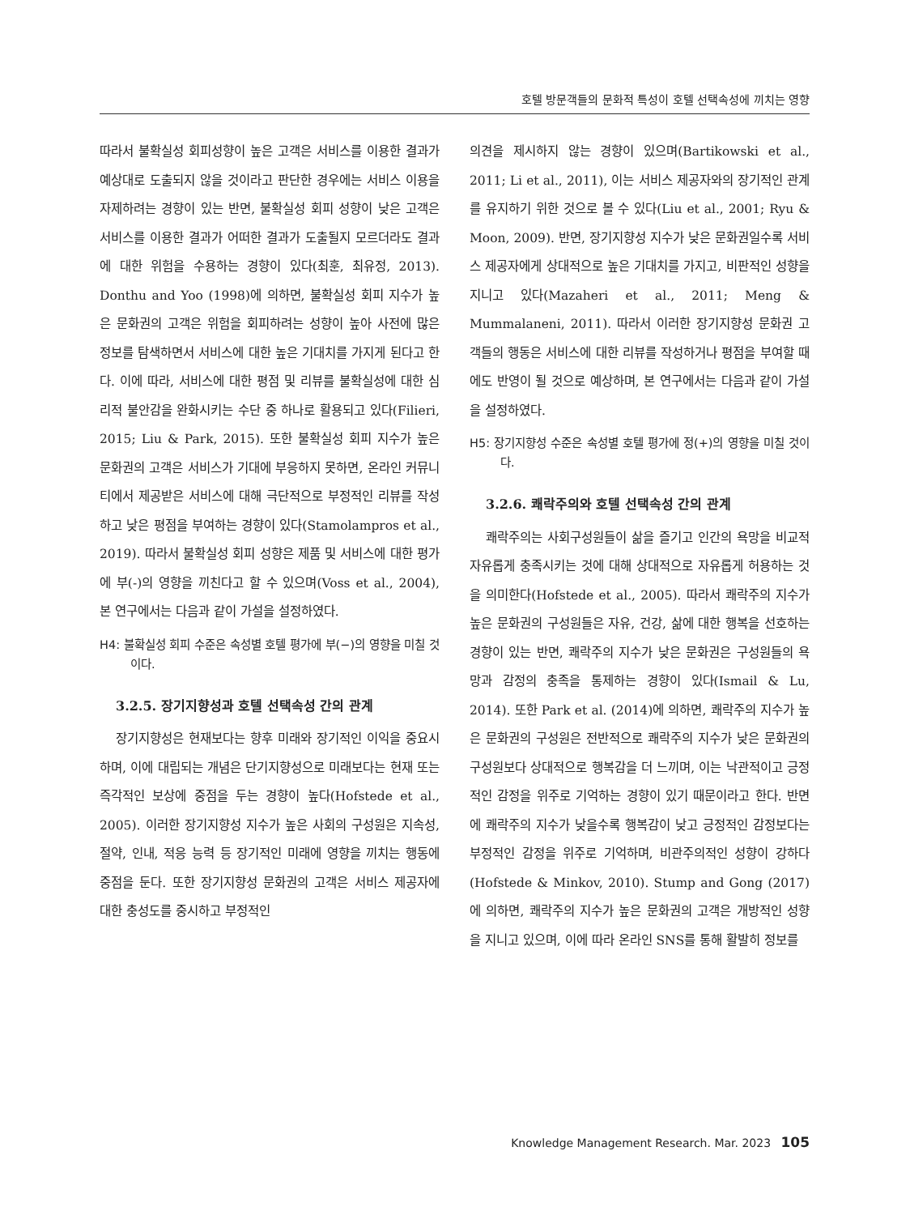호텔 방문객들의 문화적 특성이 호텔 선택속성에 끼치는 영향
따라서 불확실성 회피성향이 높은 고객은 서비스를 이용한 결과가 예상대로 도출되지 않을 것이라고 판단한 경우에는 서비스 이용을 자제하려는 경향이 있는 반면, 불확실성 회피 성향이 낮은 고객은 서비스를 이용한 결과가 어떠한 결과가 도출될지 모르더라도 결과에 대한 위험을 수용하는 경향이 있다(최훈, 최유정, 2013). Donthu and Yoo (1998)에 의하면, 불확실성 회피 지수가 높은 문화권의 고객은 위험을 회피하려는 성향이 높아 사전에 많은 정보를 탐색하면서 서비스에 대한 높은 기대치를 가지게 된다고 한다. 이에 따라, 서비스에 대한 평점 및 리뷰를 불확실성에 대한 심리적 불안감을 완화시키는 수단 중 하나로 활용되고 있다(Filieri, 2015; Liu & Park, 2015). 또한 불확실성 회피 지수가 높은 문화권의 고객은 서비스가 기대에 부응하지 못하면, 온라인 커뮤니티에서 제공받은 서비스에 대해 극단적으로 부정적인 리뷰를 작성하고 낮은 평점을 부여하는 경향이 있다(Stamolampros et al., 2019). 따라서 불확실성 회피 성향은 제품 및 서비스에 대한 평가에 부(-)의 영향을 끼친다고 할 수 있으며(Voss et al., 2004), 본 연구에서는 다음과 같이 가설을 설정하였다.
H4: 불확실성 회피 수준은 속성별 호텔 평가에 부(−)의 영향을 미칠 것이다.
3.2.5. 장기지향성과 호텔 선택속성 간의 관계
장기지향성은 현재보다는 향후 미래와 장기적인 이익을 중요시하며, 이에 대립되는 개념은 단기지향성으로 미래보다는 현재 또는 즉각적인 보상에 중점을 두는 경향이 높다(Hofstede et al., 2005). 이러한 장기지향성 지수가 높은 사회의 구성원은 지속성, 절약, 인내, 적응 능력 등 장기적인 미래에 영향을 끼치는 행동에 중점을 둔다. 또한 장기지향성 문화권의 고객은 서비스 제공자에 대한 충성도를 중시하고 부정적인
의견을 제시하지 않는 경향이 있으며(Bartikowski et al., 2011; Li et al., 2011), 이는 서비스 제공자와의 장기적인 관계를 유지하기 위한 것으로 볼 수 있다(Liu et al., 2001; Ryu & Moon, 2009). 반면, 장기지향성 지수가 낮은 문화권일수록 서비스 제공자에게 상대적으로 높은 기대치를 가지고, 비판적인 성향을 지니고 있다(Mazaheri et al., 2011; Meng & Mummalaneni, 2011). 따라서 이러한 장기지향성 문화권 고객들의 행동은 서비스에 대한 리뷰를 작성하거나 평점을 부여할 때에도 반영이 될 것으로 예상하며, 본 연구에서는 다음과 같이 가설을 설정하였다.
H5: 장기지향성 수준은 속성별 호텔 평가에 정(+)의 영향을 미칠 것이다.
3.2.6. 쾌락주의와 호텔 선택속성 간의 관계
쾌락주의는 사회구성원들이 삶을 즐기고 인간의 욕망을 비교적 자유롭게 충족시키는 것에 대해 상대적으로 자유롭게 허용하는 것을 의미한다(Hofstede et al., 2005). 따라서 쾌락주의 지수가 높은 문화권의 구성원들은 자유, 건강, 삶에 대한 행복을 선호하는 경향이 있는 반면, 쾌락주의 지수가 낮은 문화권은 구성원들의 욕망과 감정의 충족을 통제하는 경향이 있다(Ismail & Lu, 2014). 또한 Park et al. (2014)에 의하면, 쾌락주의 지수가 높은 문화권의 구성원은 전반적으로 쾌락주의 지수가 낮은 문화권의 구성원보다 상대적으로 행복감을 더 느끼며, 이는 낙관적이고 긍정적인 감정을 위주로 기억하는 경향이 있기 때문이라고 한다. 반면에 쾌락주의 지수가 낮을수록 행복감이 낮고 긍정적인 감정보다는 부정적인 감정을 위주로 기억하며, 비관주의적인 성향이 강하다(Hofstede & Minkov, 2010). Stump and Gong (2017)에 의하면, 쾌락주의 지수가 높은 문화권의 고객은 개방적인 성향을 지니고 있으며, 이에 따라 온라인 SNS를 통해 활발히 정보를
Knowledge Management Research. Mar. 2023 105